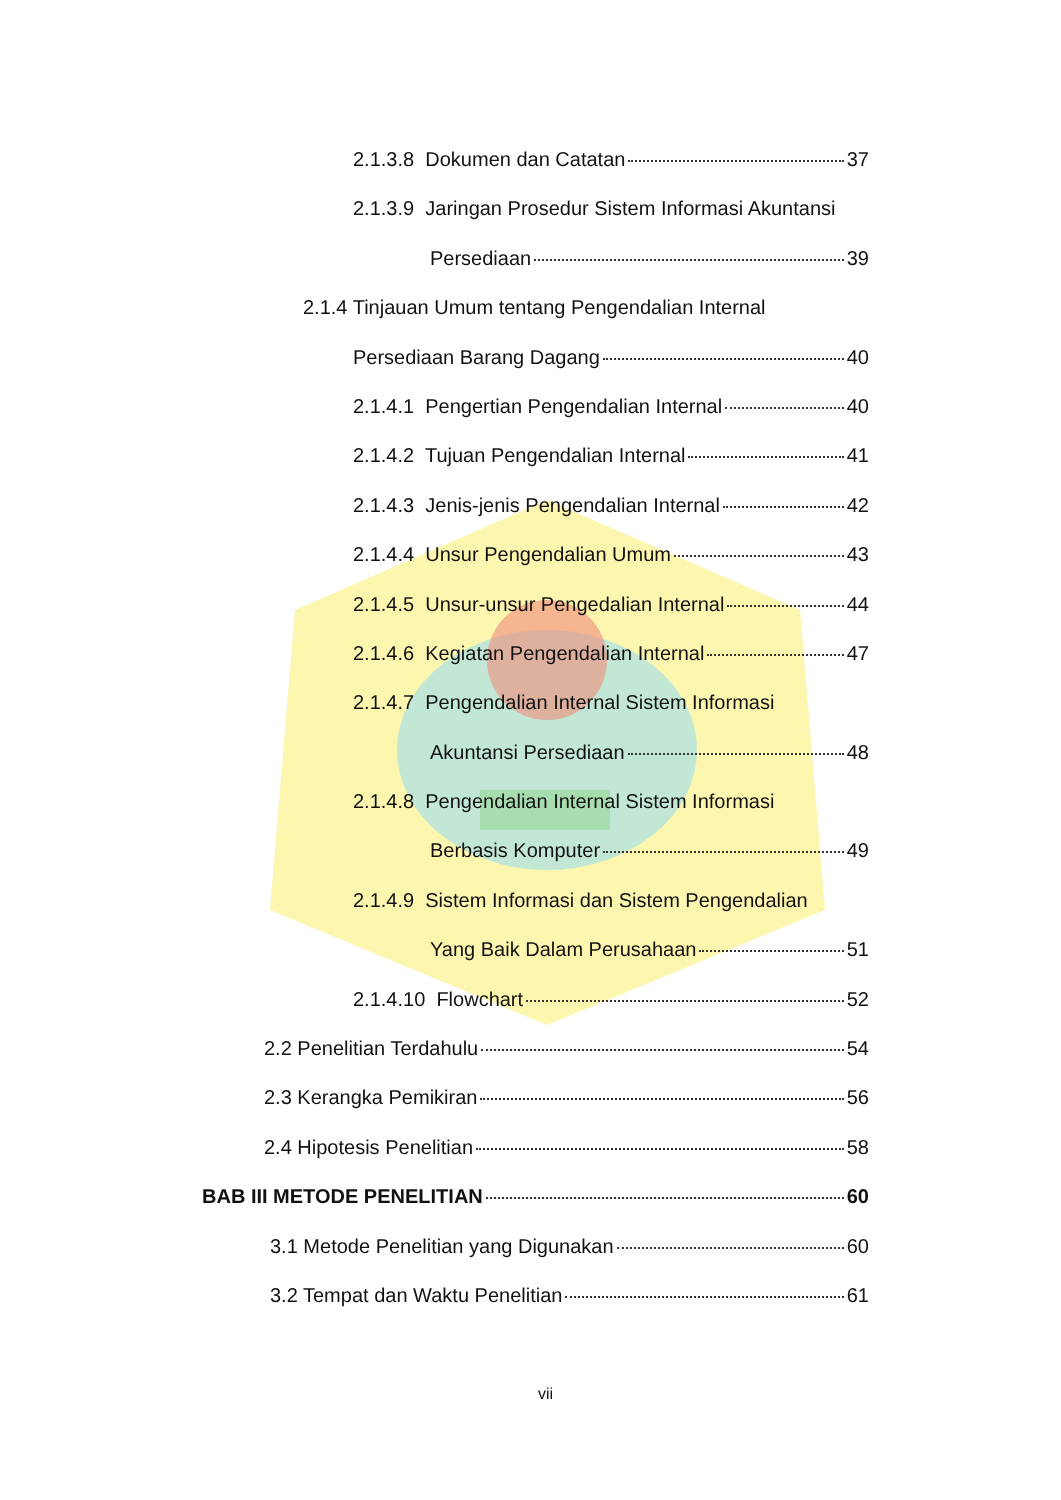2.1.3.8 Dokumen dan Catatan 37
2.1.3.9 Jaringan Prosedur Sistem Informasi Akuntansi
Persediaan 39
2.1.4 Tinjauan Umum tentang Pengendalian Internal
Persediaan Barang Dagang 40
2.1.4.1 Pengertian Pengendalian Internal 40
2.1.4.2 Tujuan Pengendalian Internal 41
2.1.4.3 Jenis-jenis Pengendalian Internal 42
2.1.4.4 Unsur Pengendalian Umum 43
2.1.4.5 Unsur-unsur Pengedalian Internal 44
2.1.4.6 Kegiatan Pengendalian Internal 47
2.1.4.7 Pengendalian Internal Sistem Informasi
Akuntansi Persediaan 48
2.1.4.8 Pengendalian Internal Sistem Informasi
Berbasis Komputer 49
2.1.4.9 Sistem Informasi dan Sistem Pengendalian
Yang Baik Dalam Perusahaan 51
2.1.4.10 Flowchart 52
2.2 Penelitian Terdahulu 54
2.3 Kerangka Pemikiran 56
2.4 Hipotesis Penelitian 58
BAB III METODE PENELITIAN 60
3.1 Metode Penelitian yang Digunakan 60
3.2 Tempat dan Waktu Penelitian 61
vii